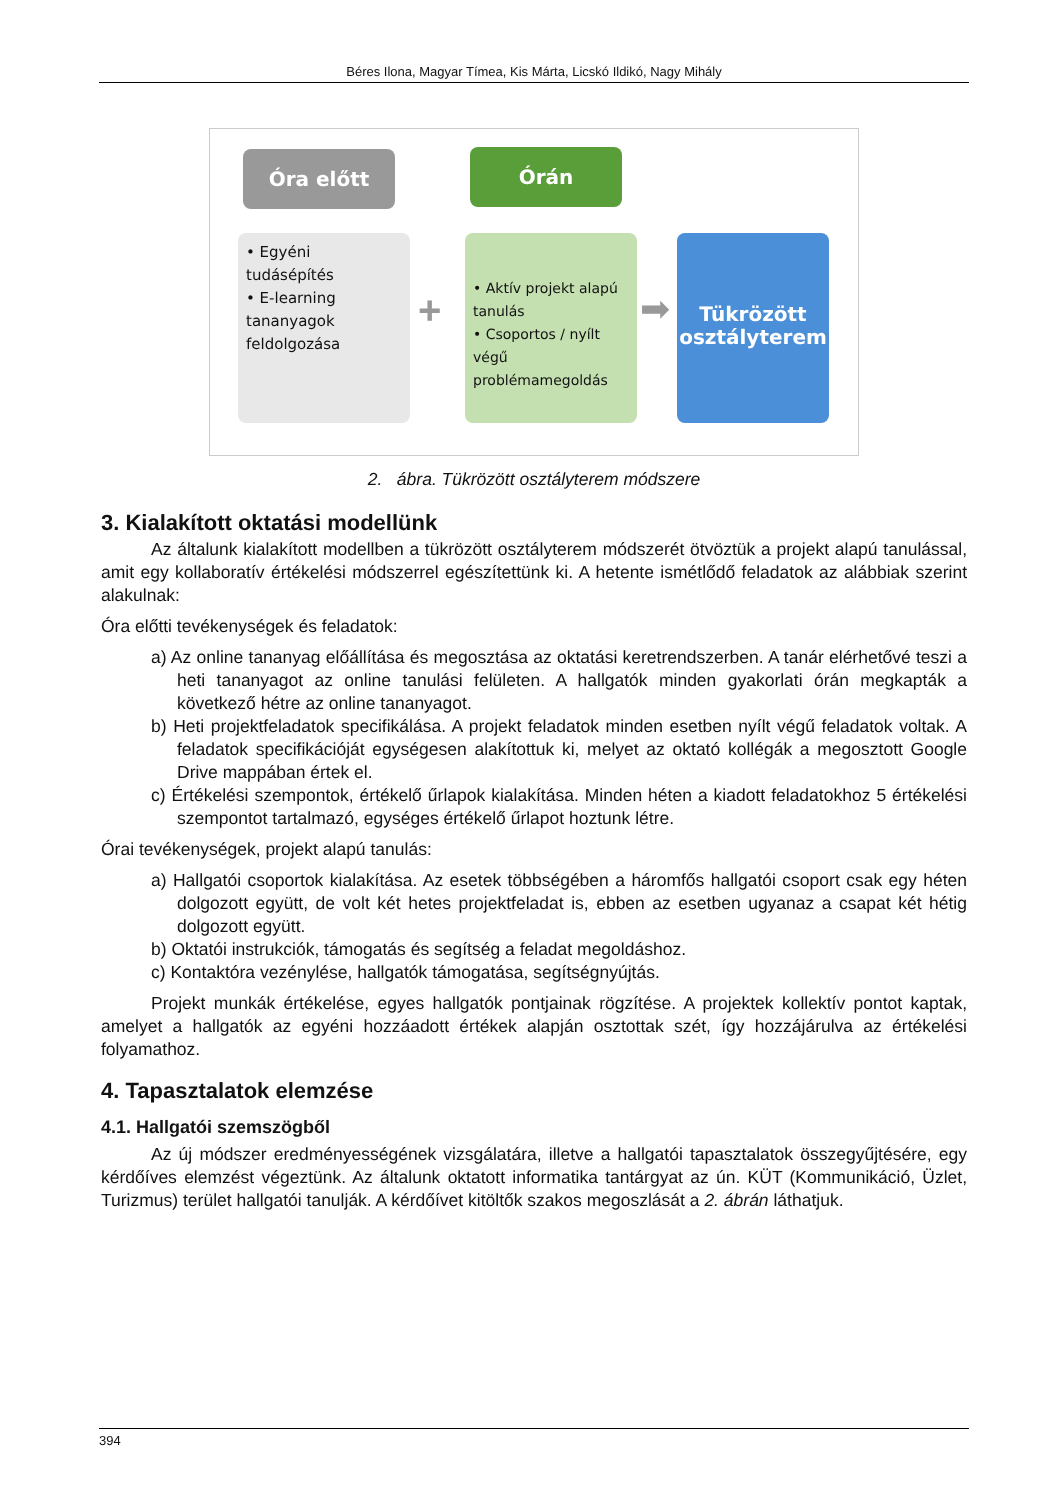Béres Ilona, Magyar Tímea, Kis Márta, Licskó Ildikó, Nagy Mihály
Óra előtt Órán
• Egyéni tudásépítés
• E-learning tananyagok feldolgozása
+
• Aktív projekt alapú tanulás
• Csoportos / nyílt végű problémamegoldás
➡
Tükrözött osztályterem
2. ábra. Tükrözött osztályterem módszere
3. Kialakított oktatási modellünk
Az általunk kialakított modellben a tükrözött osztályterem módszerét ötvöztük a projekt alapú tanulással, amit egy kollaboratív értékelési módszerrel egészítettünk ki. A hetente ismétlődő feladatok az alábbiak szerint alakulnak:
Óra előtti tevékenységek és feladatok:
a) Az online tananyag előállítása és megosztása az oktatási keretrendszerben. A tanár elérhetővé teszi a heti tananyagot az online tanulási felületen. A hallgatók minden gyakorlati órán megkapták a következő hétre az online tananyagot.
b) Heti projektfeladatok specifikálása. A projekt feladatok minden esetben nyílt végű feladatok voltak. A feladatok specifikációját egységesen alakítottuk ki, melyet az oktató kollégák a megosztott Google Drive mappában értek el.
c) Értékelési szempontok, értékelő űrlapok kialakítása. Minden héten a kiadott feladatokhoz 5 értékelési szempontot tartalmazó, egységes értékelő űrlapot hoztunk létre.
Órai tevékenységek, projekt alapú tanulás:
a) Hallgatói csoportok kialakítása. Az esetek többségében a háromfős hallgatói csoport csak egy héten dolgozott együtt, de volt két hetes projektfeladat is, ebben az esetben ugyanaz a csapat két hétig dolgozott együtt.
b) Oktatói instrukciók, támogatás és segítség a feladat megoldáshoz.
c) Kontaktóra vezénylése, hallgatók támogatása, segítségnyújtás.
Projekt munkák értékelése, egyes hallgatók pontjainak rögzítése. A projektek kollektív pontot kaptak, amelyet a hallgatók az egyéni hozzáadott értékek alapján osztottak szét, így hozzájárulva az értékelési folyamathoz.
4. Tapasztalatok elemzése
4.1. Hallgatói szemszögből
Az új módszer eredményességének vizsgálatára, illetve a hallgatói tapasztalatok összegyűjtésére, egy kérdőíves elemzést végeztünk. Az általunk oktatott informatika tantárgyat az ún. KÜT (Kommunikáció, Üzlet, Turizmus) terület hallgatói tanulják. A kérdőívet kitöltők szakos megoszlását a 2. ábrán láthatjuk.
394